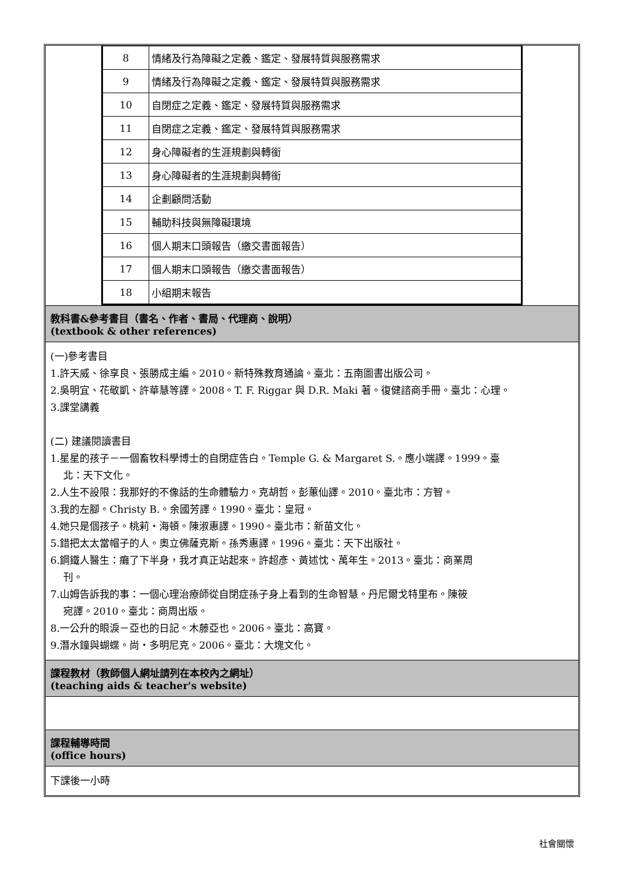| 8 | 情緒及行為障礙之定義、鑑定、發展特質與服務需求 |
| 9 | 情緒及行為障礙之定義、鑑定、發展特質與服務需求 |
| 10 | 自閉症之定義、鑑定、發展特質與服務需求 |
| 11 | 自閉症之定義、鑑定、發展特質與服務需求 |
| 12 | 身心障礙者的生涯規劃與轉銜 |
| 13 | 身心障礙者的生涯規劃與轉銜 |
| 14 | 企劃顧問活動 |
| 15 | 輔助科技與無障礙環境 |
| 16 | 個人期末口頭報告（繳交書面報告） |
| 17 | 個人期末口頭報告（繳交書面報告） |
| 18 | 小組期末報告 |
教科書&參考書目（書名、作者、書局、代理商、說明）
(textbook & other references)
(一)參考書目
1.許天威、徐享良、張勝成主編。2010。新特殊教育通論。臺北：五南圖書出版公司。
2.吳明宜、花敬凱、許華慧等譯。2008。T. F. Riggar 與 D.R. Maki 著。復健諮商手冊。臺北：心理。
3.課堂講義
(二) 建議閱讀書目
1.星星的孩子－一個畜牧科學博士的自閉症告白。Temple G. & Margaret S.。應小端譯。1999。臺
北：天下文化。
2.人生不設限：我那好的不像話的生命體驗力。克胡哲。彭蕙仙譯。2010。臺北市：方智。
3.我的左腳。Christy B.。余國芳譯。1990。臺北：皇冠。
4.她只是個孩子。桃莉・海頓。陳淑惠譯。1990。臺北市：新苗文化。
5.錯把太太當帽子的人。奧立佛薩克斯。孫秀惠譯。1996。臺北：天下出版社。
6.鋼鐵人醫生：癱了下半身，我才真正站起來。許超彥、黃述忱、萬年生。2013。臺北：商業周
刊。
7.山姆告訴我的事：一個心理治療師從自閉症孫子身上看到的生命智慧。丹尼爾戈特里布。陳筱
宛譯。2010。臺北：商周出版。
8.一公升的眼淚－亞也的日記。木藤亞也。2006。臺北：高寶。
9.潛水鐘與蝴蝶。尚・多明尼克。2006。臺北：大塊文化。
課程教材（教師個人網址請列在本校內之網址）
(teaching aids & teacher's website)
課程輔導時間
(office hours)
下課後一小時
社會關懷